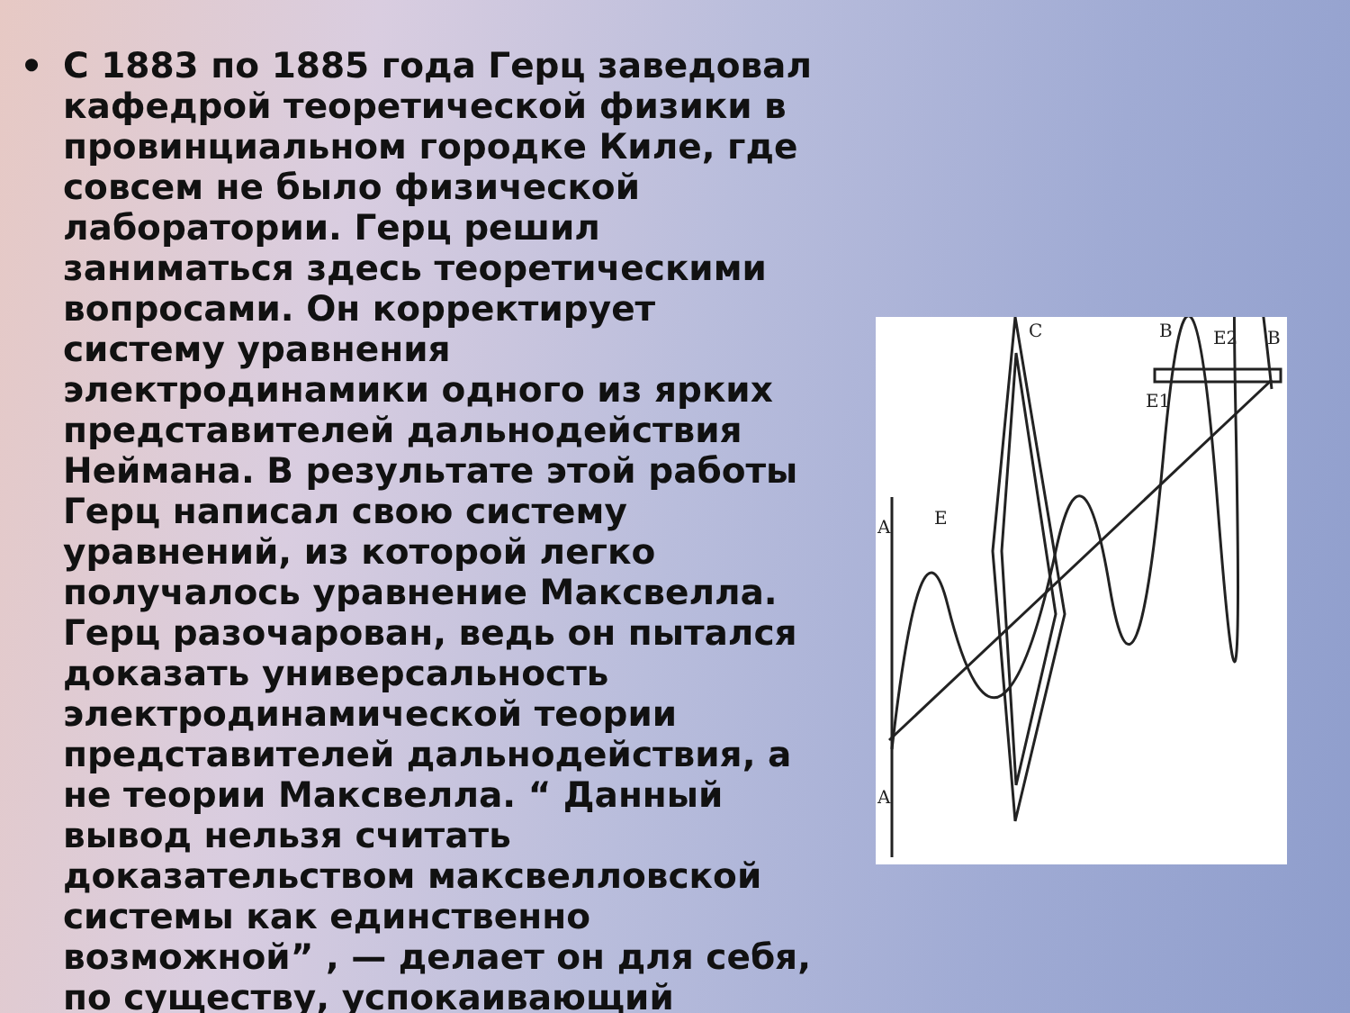•
С 1883 по 1885 года Герц заведовал кафедрой теоретической физики в провинциальном городке Киле, где совсем не было физической лаборатории. Герц решил заниматься здесь теоретическими вопросами. Он корректирует систему уравнения электродинамики одного из ярких представителей дальнодействия Неймана. В результате этой работы Герц написал свою систему уравнений, из которой легко получалось уравнение Максвелла. Герц разочарован, ведь он пытался доказать универсальность электродинамической теории представителей дальнодействия, а не теории Максвелла. “ Данный вывод нельзя считать доказательством максвелловской системы как единственно возможной” , — делает он для себя, по существу, успокаивающий
A
A
E
C
E1
B
E2
B